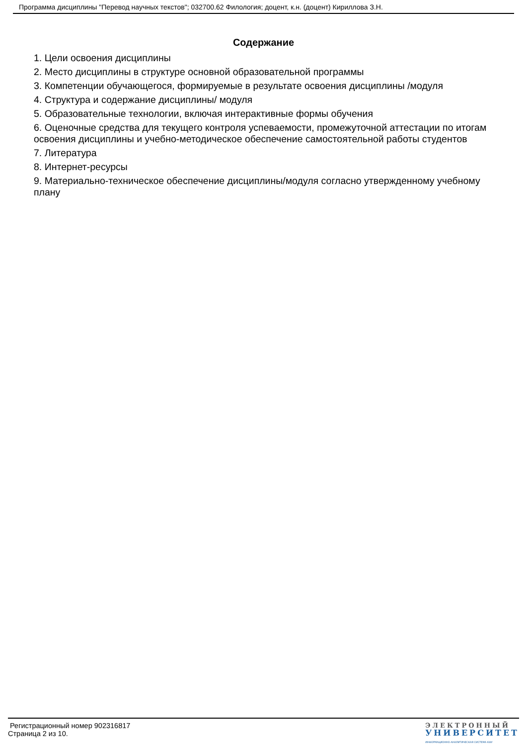Программа дисциплины "Перевод научных текстов"; 032700.62 Филология; доцент, к.н. (доцент) Кириллова З.Н.
Содержание
1. Цели освоения дисциплины
2. Место дисциплины в структуре основной образовательной программы
3. Компетенции обучающегося, формируемые в результате освоения дисциплины /модуля
4. Структура и содержание дисциплины/ модуля
5. Образовательные технологии, включая интерактивные формы обучения
6. Оценочные средства для текущего контроля успеваемости, промежуточной аттестации по итогам освоения дисциплины и учебно-методическое обеспечение самостоятельной работы студентов
7. Литература
8. Интернет-ресурсы
9. Материально-техническое обеспечение дисциплины/модуля согласно утвержденному учебному плану
Регистрационный номер 902316817
Страница 2 из 10.
ЭЛЕКТРОННЫЙ
УНИВЕРСИТЕТ
ИНФОРМАЦИОННО-АНАЛИТИЧЕСКАЯ СИСТЕМА КФУ